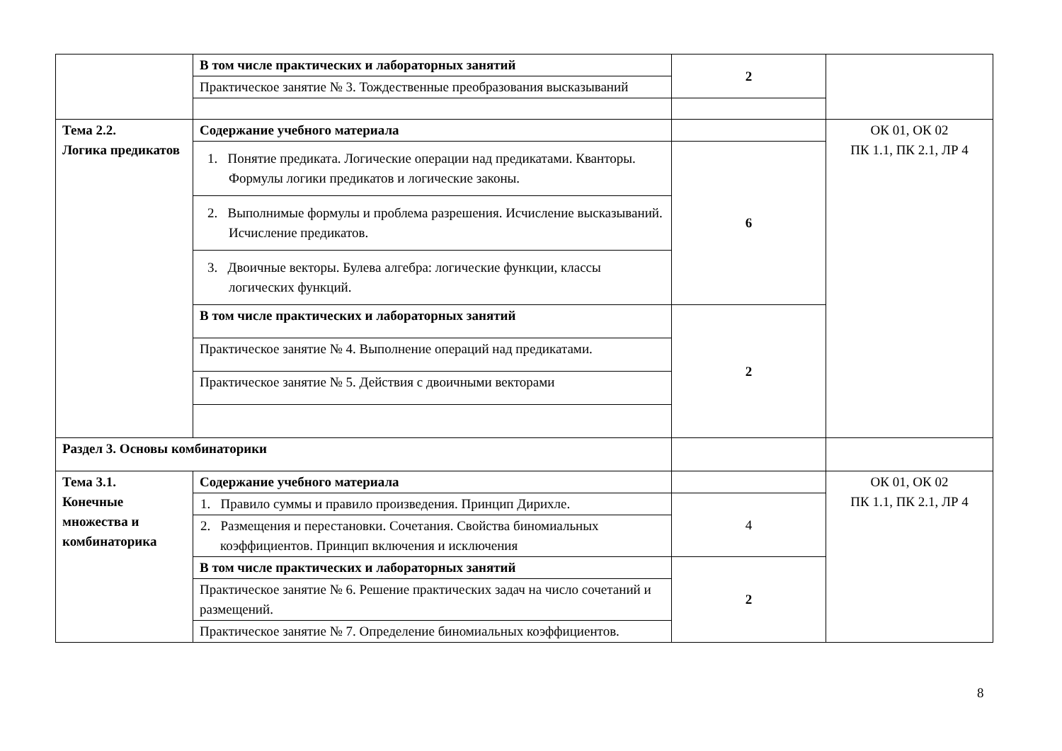| | В том числе практических и лабораторных занятий | 2 | |
| | Практическое занятие № 3. Тождественные преобразования высказываний | | |
| Тема 2.2. Логика предикатов | Содержание учебного материала | | ОК 01, ОК 02 ПК 1.1, ПК 2.1, ЛР 4 |
| | 1. Понятие предиката. Логические операции над предикатами. Кванторы. Формулы логики предикатов и логические законы. | 6 | |
| | 2. Выполнимые формулы и проблема разрешения. Исчисление высказываний. Исчисление предикатов. | | |
| | 3. Двоичные векторы. Булева алгебра: логические функции, классы логических функций. | | |
| | В том числе практических и лабораторных занятий | 2 | |
| | Практическое занятие № 4. Выполнение операций над предикатами. | | |
| | Практическое занятие № 5. Действия с двоичными векторами | | |
| Раздел 3. Основы комбинаторики | | | |
| Тема 3.1. Конечные множества и комбинаторика | Содержание учебного материала | | ОК 01, ОК 02 ПК 1.1, ПК 2.1, ЛР 4 |
| | 1. Правило суммы и правило произведения. Принцип Дирихле. | 4 | |
| | 2. Размещения и перестановки. Сочетания. Свойства биномиальных коэффициентов. Принцип включения и исключения | | |
| | В том числе практических и лабораторных занятий | 2 | |
| | Практическое занятие № 6. Решение практических задач на число сочетаний и размещений. | | |
| | Практическое занятие № 7. Определение биномиальных коэффициентов. | | |
8